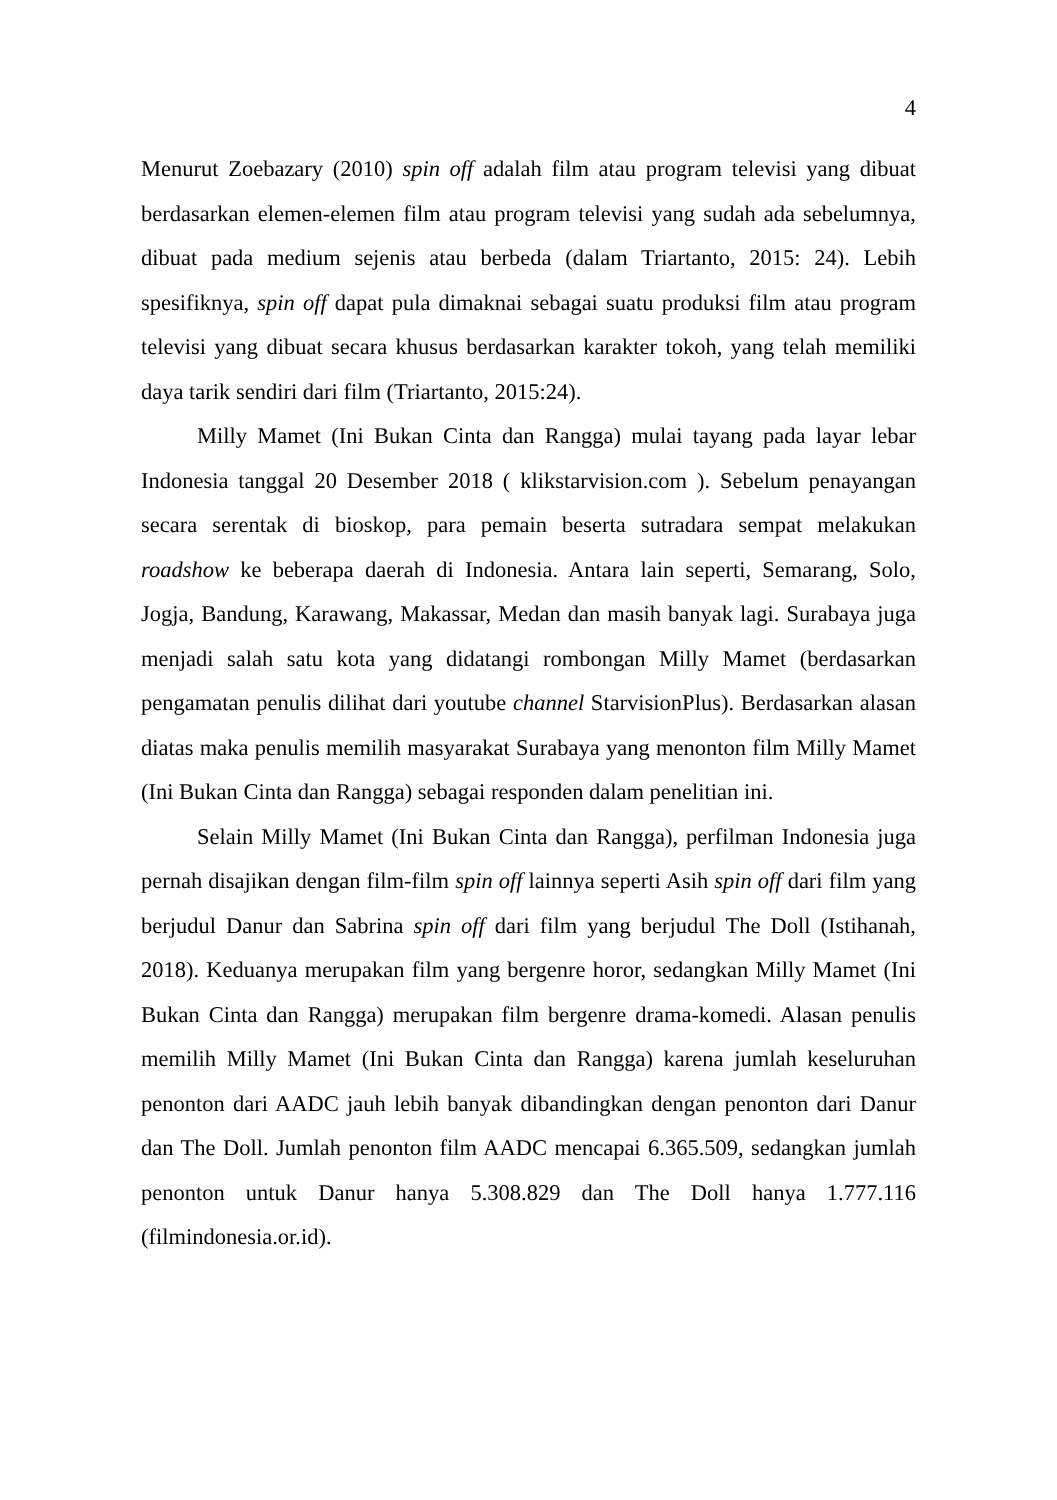4
Menurut Zoebazary (2010) spin off adalah film atau program televisi yang dibuat berdasarkan elemen-elemen film atau program televisi yang sudah ada sebelumnya, dibuat pada medium sejenis atau berbeda (dalam Triartanto, 2015: 24). Lebih spesifiknya, spin off dapat pula dimaknai sebagai suatu produksi film atau program televisi yang dibuat secara khusus berdasarkan karakter tokoh, yang telah memiliki daya tarik sendiri dari film (Triartanto, 2015:24).
Milly Mamet (Ini Bukan Cinta dan Rangga) mulai tayang pada layar lebar Indonesia tanggal 20 Desember 2018 ( klikstarvision.com ). Sebelum penayangan secara serentak di bioskop, para pemain beserta sutradara sempat melakukan roadshow ke beberapa daerah di Indonesia. Antara lain seperti, Semarang, Solo, Jogja, Bandung, Karawang, Makassar, Medan dan masih banyak lagi. Surabaya juga menjadi salah satu kota yang didatangi rombongan Milly Mamet (berdasarkan pengamatan penulis dilihat dari youtube channel StarvisionPlus). Berdasarkan alasan diatas maka penulis memilih masyarakat Surabaya yang menonton film Milly Mamet (Ini Bukan Cinta dan Rangga) sebagai responden dalam penelitian ini.
Selain Milly Mamet (Ini Bukan Cinta dan Rangga), perfilman Indonesia juga pernah disajikan dengan film-film spin off lainnya seperti Asih spin off dari film yang berjudul Danur dan Sabrina spin off dari film yang berjudul The Doll (Istihanah, 2018). Keduanya merupakan film yang bergenre horor, sedangkan Milly Mamet (Ini Bukan Cinta dan Rangga) merupakan film bergenre drama-komedi. Alasan penulis memilih Milly Mamet (Ini Bukan Cinta dan Rangga) karena jumlah keseluruhan penonton dari AADC jauh lebih banyak dibandingkan dengan penonton dari Danur dan The Doll. Jumlah penonton film AADC mencapai 6.365.509, sedangkan jumlah penonton untuk Danur hanya 5.308.829 dan The Doll hanya 1.777.116 (filmindonesia.or.id).